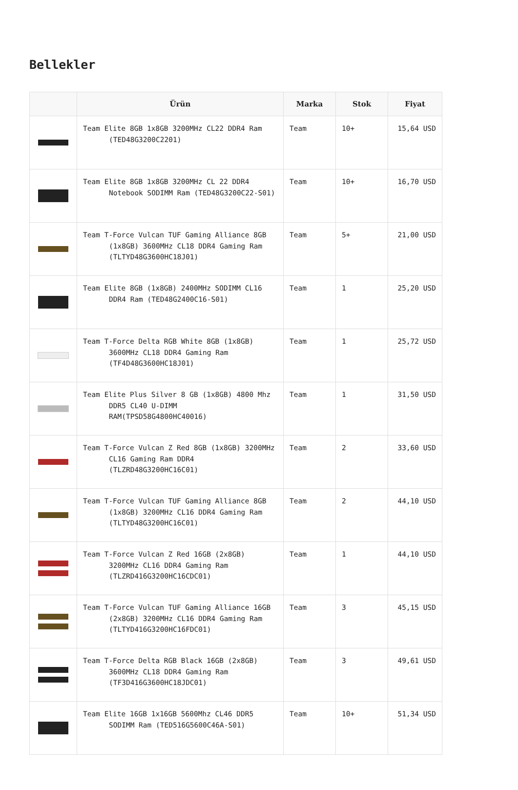Bellekler
| | Ürün | Marka | Stok | Fiyat |
| --- | --- | --- | --- | --- |
| | Team Elite 8GB 1x8GB 3200MHz CL22 DDR4 Ram (TED48G3200C2201) | Team | 10+ | 15,64 USD |
| | Team Elite 8GB 1x8GB 3200MHz CL 22 DDR4 Notebook SODIMM Ram (TED48G3200C22-S01) | Team | 10+ | 16,70 USD |
| | Team T-Force Vulcan TUF Gaming Alliance 8GB (1x8GB) 3600MHz CL18 DDR4 Gaming Ram (TLTYD48G3600HC18J01) | Team | 5+ | 21,00 USD |
| | Team Elite 8GB (1x8GB) 2400MHz SODIMM CL16 DDR4 Ram (TED48G2400C16-S01) | Team | 1 | 25,20 USD |
| | Team T-Force Delta RGB White 8GB (1x8GB) 3600MHz CL18 DDR4 Gaming Ram (TF4D48G3600HC18J01) | Team | 1 | 25,72 USD |
| | Team Elite Plus Silver 8 GB (1x8GB) 4800 Mhz DDR5 CL40 U-DIMM RAM(TPSD58G4800HC40016) | Team | 1 | 31,50 USD |
| | Team T-Force Vulcan Z Red 8GB (1x8GB) 3200MHz CL16 Gaming Ram DDR4 (TLZRD48G3200HC16C01) | Team | 2 | 33,60 USD |
| | Team T-Force Vulcan TUF Gaming Alliance 8GB (1x8GB) 3200MHz CL16 DDR4 Gaming Ram (TLTYD48G3200HC16C01) | Team | 2 | 44,10 USD |
| | Team T-Force Vulcan Z Red 16GB (2x8GB) 3200MHz CL16 DDR4 Gaming Ram (TLZRD416G3200HC16CDC01) | Team | 1 | 44,10 USD |
| | Team T-Force Vulcan TUF Gaming Alliance 16GB (2x8GB) 3200MHz CL16 DDR4 Gaming Ram (TLTYD416G3200HC16FDC01) | Team | 3 | 45,15 USD |
| | Team T-Force Delta RGB Black 16GB (2x8GB) 3600MHz CL18 DDR4 Gaming Ram (TF3D416G3600HC18JDC01) | Team | 3 | 49,61 USD |
| | Team Elite 16GB 1x16GB 5600Mhz CL46 DDR5 SODIMM Ram (TED516G5600C46A-S01) | Team | 10+ | 51,34 USD |